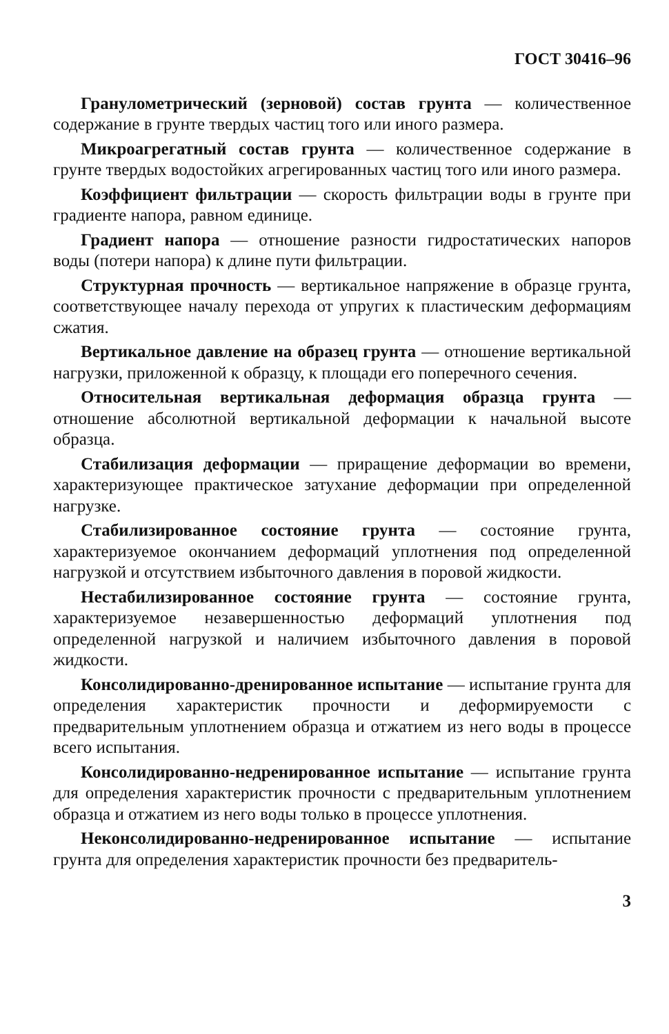ГОСТ 30416–96
Гранулометрический (зерновой) состав грунта — количественное содержание в грунте твердых частиц того или иного размера.
Микроагрегатный состав грунта — количественное содержание в грунте твердых водостойких агрегированных частиц того или иного размера.
Коэффициент фильтрации — скорость фильтрации воды в грунте при градиенте напора, равном единице.
Градиент напора — отношение разности гидростатических напоров воды (потери напора) к длине пути фильтрации.
Структурная прочность — вертикальное напряжение в образце грунта, соответствующее началу перехода от упругих к пластическим деформациям сжатия.
Вертикальное давление на образец грунта — отношение вертикальной нагрузки, приложенной к образцу, к площади его поперечного сечения.
Относительная вертикальная деформация образца грунта — отношение абсолютной вертикальной деформации к начальной высоте образца.
Стабилизация деформации — приращение деформации во времени, характеризующее практическое затухание деформации при определенной нагрузке.
Стабилизированное состояние грунта — состояние грунта, характеризуемое окончанием деформаций уплотнения под определенной нагрузкой и отсутствием избыточного давления в поровой жидкости.
Нестабилизированное состояние грунта — состояние грунта, характеризуемое незавершенностью деформаций уплотнения под определенной нагрузкой и наличием избыточного давления в поровой жидкости.
Консолидированно-дренированное испытание — испытание грунта для определения характеристик прочности и деформируемости с предварительным уплотнением образца и отжатием из него воды в процессе всего испытания.
Консолидированно-недренированное испытание — испытание грунта для определения характеристик прочности с предварительным уплотнением образца и отжатием из него воды только в процессе уплотнения.
Неконсолидированно-недренированное испытание — испытание грунта для определения характеристик прочности без предваритель-
3